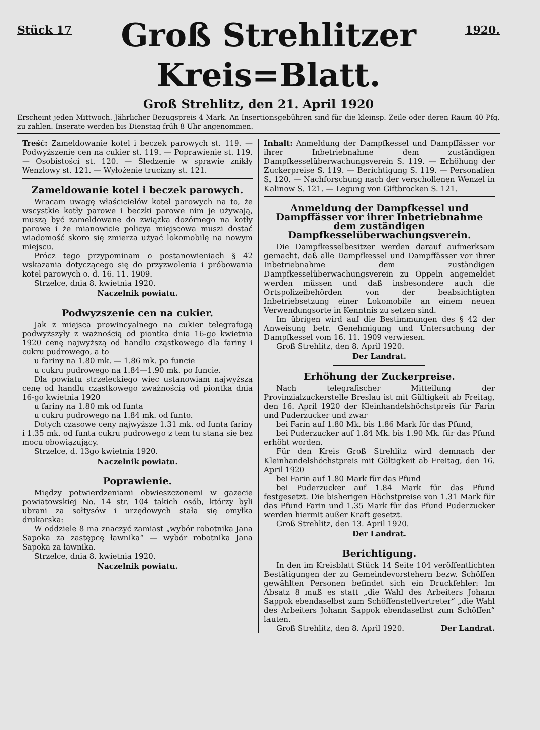Stück 17
Groß Strehlitzer
Kreis=Blatt.
1920.
Groß Strehlitz, den 21. April 1920
Erscheint jeden Mittwoch. Jährlicher Bezugspreis 4 Mark. An Insertionsgebühren sind für die kleinsp. Zeile oder deren Raum 40 Pfg. zu zahlen. Inserate werden bis Dienstag früh 8 Uhr angenommen.
Treść: Zameldowanie kotel i beczek parowych st. 119. — Podwyższenie cen na cukier st. 119. — Poprawienie st. 119. — Osobistości st. 120. — Śledzenie w sprawie znikły Wenzlowy st. 121. — Wyłożenie trucizny st. 121.
Zameldowanie kotel i beczek parowych.
Wracam uwagę właścicielów kotel parowych na to, że wscystkie kotły parowe i beczki parowe nim je używają, muszą być zameldowane do związka dozórnego na kotły parowe i że mianowicie policya miejscowa muszi dostać wiadomość skoro się zmierza użyać lokomobilę na nowym miejscu.
Prócz tego przypominam o postanowieniach § 42 wskazania dotyczącego się do przyzwolenia i próbowania kotel parowych o. d. 16. 11. 1909.
Strzelce, dnia 8. kwietnia 1920.
Naczelnik powiatu.
Podwyzszenie cen na cukier.
Jak z miejsca prowincyalnego na cukier telegrafugą podwyższyły z ważnością od piontka dnia 16-go kwietnia 1920 cenę najwyższą od handlu cząstkowego dla fariny i cukru pudrowego, a to
u fariny na 1.80 mk. — 1.86 mk. po funcie
u cukru pudrowego na 1.84—1.90 mk. po funcie.
Dla powiatu strzeleckiego więc ustanowiam najwyższą cenę od handlu cząstkowego zważnością od piontka dnia 16-go kwietnia 1920
u fariny na 1.80 mk od funta
u cukru pudrowego na 1.84 mk. od funto.
Dotych czasowe ceny najwyższe 1.31 mk. od funta fariny i 1.35 mk. od funta cukru pudrowego z tem tu staną się bez mocu obowiązujący.
Strzelce, d. 13go kwietnia 1920.
Naczelnik powiatu.
Poprawienie.
Między potwierdzeniami obwieszczonemi w gazecie powiatowskiej No. 14 str. 104 takich osób, którzy byli ubrani za sołtysów i urzędowych stała się omyłka drukarska:
W oddziele 8 ma znaczyć zamiast „wybór robotnika Jana Sapoka za zastępcę ławnika“ — wybór robotnika Jana Sapoka za ławnika.
Strzelce, dnia 8. kwietnia 1920.
Naczelnik powiatu.
Inhalt: Anmeldung der Dampfkessel und Dampffässer vor ihrer Inbetriebnahme dem zuständigen Dampfkesselüberwachungsverein S. 119. — Erhöhung der Zuckerpreise S. 119. — Berichtigung S. 119. — Personalien S. 120. — Nachforschung nach der verschollenen Wenzel in Kalinow S. 121. — Legung von Giftbrocken S. 121.
Anmeldung der Dampfkessel und Dampffässer vor ihrer Inbetriebnahme dem zuständigen Dampfkesselüberwachungsverein.
Die Dampfkesselbesitzer werden darauf aufmerksam gemacht, daß alle Dampfkessel und Dampffässer vor ihrer Inbetriebnahme dem zuständigen Dampfkesselüberwachungsverein zu Oppeln angemeldet werden müssen und daß insbesondere auch die Ortspolizeibehörden von der beabsichtigten Inbetriebsetzung einer Lokomobile an einem neuen Verwendungsorte in Kenntnis zu setzen sind.
Im übrigen wird auf die Bestimmungen des § 42 der Anweisung betr. Genehmigung und Untersuchung der Dampfkessel vom 16. 11. 1909 verwiesen.
Groß Strehlitz, den 8. April 1920.
Der Landrat.
Erhöhung der Zuckerpreise.
Nach telegrafischer Mitteilung der Provinzialzuckerstelle Breslau ist mit Gültigkeit ab Freitag, den 16. April 1920 der Kleinhandelshöchstpreis für Farin und Puderzucker und zwar
bei Farin auf 1.80 Mk. bis 1.86 Mark für das Pfund,
bei Puderzucker auf 1.84 Mk. bis 1.90 Mk. für das Pfund erhöht worden.
Für den Kreis Groß Strehlitz wird demnach der Kleinhandelshöchstpreis mit Gültigkeit ab Freitag, den 16. April 1920
bei Farin auf 1.80 Mark für das Pfund
bei Puderzucker auf 1.84 Mark für das Pfund festgesetzt. Die bisherigen Höchstpreise von 1.31 Mark für das Pfund Farin und 1.35 Mark für das Pfund Puderzucker werden hiermit außer Kraft gesetzt.
Groß Strehlitz, den 13. April 1920.
Der Landrat.
Berichtigung.
In den im Kreisblatt Stück 14 Seite 104 veröffentlichten Bestätigungen der zu Gemeindevorstehern bezw. Schöffen gewählten Personen befindet sich ein Druckfehler: Im Absatz 8 muß es statt „die Wahl des Arbeiters Johann Sappok ebendaselbst zum Schöffenstellvertreter“ „die Wahl des Arbeiters Johann Sappok ebendaselbst zum Schöffen“ lauten.
Groß Strehlitz, den 8. April 1920. Der Landrat.